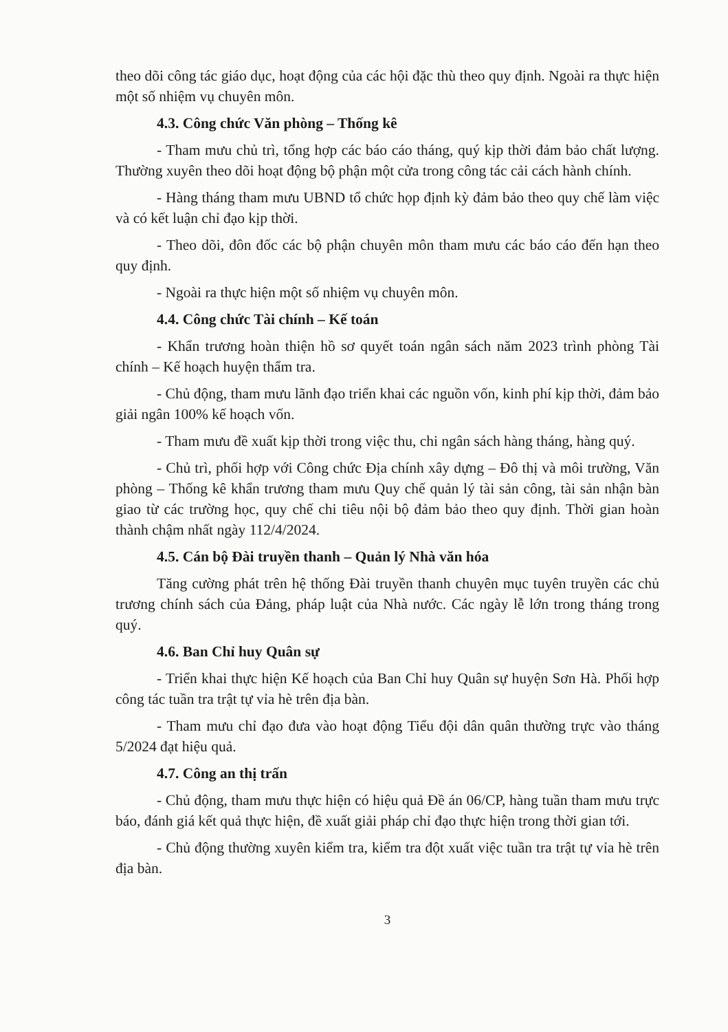theo dõi công tác giáo dục, hoạt động của các hội đặc thù theo quy định. Ngoài ra thực hiện một số nhiệm vụ chuyên môn.
4.3. Công chức Văn phòng – Thống kê
- Tham mưu chủ trì, tổng hợp các báo cáo tháng, quý kịp thời đảm bảo chất lượng. Thường xuyên theo dõi hoạt động bộ phận một cửa trong công tác cải cách hành chính.
- Hàng tháng tham mưu UBND tổ chức họp định kỳ đảm bảo theo quy chế làm việc và có kết luận chỉ đạo kịp thời.
- Theo dõi, đôn đốc các bộ phận chuyên môn tham mưu các báo cáo đến hạn theo quy định.
- Ngoài ra thực hiện một số nhiệm vụ chuyên môn.
4.4. Công chức Tài chính – Kế toán
- Khẩn trương hoàn thiện hồ sơ quyết toán ngân sách năm 2023 trình phòng Tài chính – Kế hoạch huyện thẩm tra.
- Chủ động, tham mưu lãnh đạo triển khai các nguồn vốn, kinh phí kịp thời, đảm bảo giải ngân 100% kế hoạch vốn.
- Tham mưu đề xuất kịp thời trong việc thu, chi ngân sách hàng tháng, hàng quý.
- Chủ trì, phối hợp với Công chức Địa chính xây dựng – Đô thị và môi trường, Văn phòng – Thống kê khẩn trương tham mưu Quy chế quản lý tài sản công, tài sản nhận bàn giao từ các trường học, quy chế chi tiêu nội bộ đảm bảo theo quy định. Thời gian hoàn thành chậm nhất ngày 112/4/2024.
4.5. Cán bộ Đài truyền thanh – Quản lý Nhà văn hóa
Tăng cường phát trên hệ thống Đài truyền thanh chuyên mục tuyên truyền các chủ trương chính sách của Đảng, pháp luật của Nhà nước. Các ngày lễ lớn trong tháng trong quý.
4.6. Ban Chỉ huy Quân sự
- Triển khai thực hiện Kế hoạch của Ban Chỉ huy Quân sự huyện Sơn Hà. Phối hợp công tác tuần tra trật tự vỉa hè trên địa bàn.
- Tham mưu chỉ đạo đưa vào hoạt động Tiểu đội dân quân thường trực vào tháng 5/2024 đạt hiệu quả.
4.7. Công an thị trấn
- Chủ động, tham mưu thực hiện có hiệu quả Đề án 06/CP, hàng tuần tham mưu trực báo, đánh giá kết quả thực hiện, đề xuất giải pháp chỉ đạo thực hiện trong thời gian tới.
- Chủ động thường xuyên kiểm tra, kiểm tra đột xuất việc tuần tra trật tự vỉa hè trên địa bàn.
3